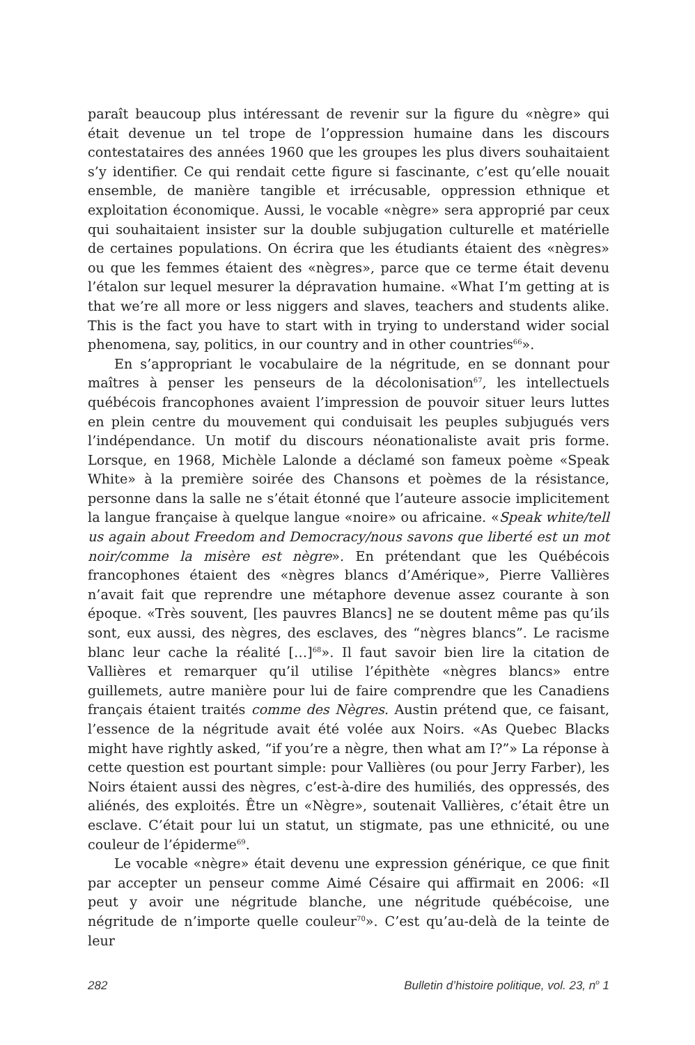paraît beaucoup plus intéressant de revenir sur la figure du «nègre» qui était devenue un tel trope de l’oppression humaine dans les discours contestataires des années 1960 que les groupes les plus divers souhaitaient s’y identifier. Ce qui rendait cette figure si fascinante, c’est qu’elle nouait ensemble, de manière tangible et irrécusable, oppression ethnique et exploitation économique. Aussi, le vocable «nègre» sera approprié par ceux qui souhaitaient insister sur la double subjugation culturelle et matérielle de certaines populations. On écrira que les étudiants étaient des «nègres» ou que les femmes étaient des «nègres», parce que ce terme était devenu l’étalon sur lequel mesurer la dépravation humaine. «What I’m getting at is that we’re all more or less niggers and slaves, teachers and students alike. This is the fact you have to start with in trying to understand wider social phenomena, say, politics, in our country and in other countries<sup>66</sup>».
En s’appropriant le vocabulaire de la négritude, en se donnant pour maîtres à penser les penseurs de la décolonisation<sup>67</sup>, les intellectuels québécois francophones avaient l’impression de pouvoir situer leurs luttes en plein centre du mouvement qui conduisait les peuples subjugués vers l’indépendance. Un motif du discours néonationaliste avait pris forme. Lorsque, en 1968, Michèle Lalonde a déclamé son fameux poème «Speak White» à la première soirée des Chansons et poèmes de la résistance, personne dans la salle ne s’était étonné que l’auteure associe implicitement la langue française à quelque langue «noire» ou africaine. «Speak white/tell us again about Freedom and Democracy/nous savons que liberté est un mot noir/comme la misère est nègre». En prétendant que les Québécois francophones étaient des «nègres blancs d’Amérique», Pierre Vallières n’avait fait que reprendre une métaphore devenue assez courante à son époque. «Très souvent, [les pauvres Blancs] ne se doutent même pas qu’ils sont, eux aussi, des nègres, des esclaves, des “nègres blancs”. Le racisme blanc leur cache la réalité […]<sup>68</sup>». Il faut savoir bien lire la citation de Vallières et remarquer qu’il utilise l’épithète «nègres blancs» entre guillemets, autre manière pour lui de faire comprendre que les Canadiens français étaient traités comme des Nègres. Austin prétend que, ce faisant, l’essence de la négritude avait été volée aux Noirs. «As Quebec Blacks might have rightly asked, “if you’re a nègre, then what am I?”» La réponse à cette question est pourtant simple: pour Vallières (ou pour Jerry Farber), les Noirs étaient aussi des nègres, c’est-à-dire des humiliés, des oppressés, des aliénés, des exploités. Être un «Nègre», soutenait Vallières, c’était être un esclave. C’était pour lui un statut, un stigmate, pas une ethnicité, ou une couleur de l’épiderme<sup>69</sup>.
Le vocable «nègre» était devenu une expression générique, ce que finit par accepter un penseur comme Aimé Césaire qui affirmait en 2006: «Il peut y avoir une négritude blanche, une négritude québécoise, une négritude de n’importe quelle couleur<sup>70</sup>». C’est qu’au-delà de la teinte de leur
282 Bulletin d’histoire politique, vol. 23, n<sup>o</sup> 1